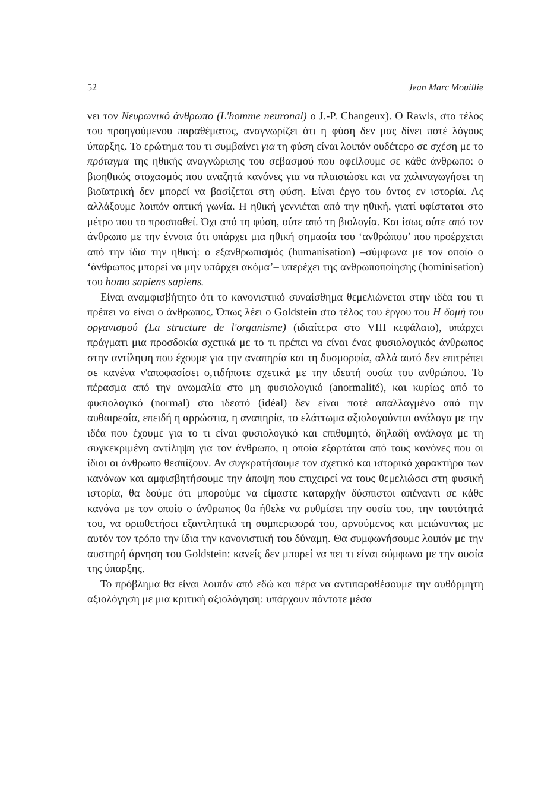52 Jean Marc Mouillie
νει τον Νευρωνικό άνθρωπο (L'homme neuronal) ο J.-P. Changeux). Ο Rawls, στο τέλος του προηγούμενου παραθέματος, αναγνωρίζει ότι η φύση δεν μας δίνει ποτέ λόγους ύπαρξης. Το ερώτημα του τι συμβαίνει για τη φύση είναι λοιπόν ουδέτερο σε σχέση με το πρόταγμα της ηθικής αναγνώρισης του σεβασμού που οφείλουμε σε κάθε άνθρωπο: ο βιοηθικός στοχασμός που αναζητά κανόνες για να πλαισιώσει και να χαλιναγωγήσει τη βιοϊατρική δεν μπορεί να βασίζεται στη φύση. Είναι έργο του όντος εν ιστορία. Ας αλλάξουμε λοιπόν οπτική γωνία. Η ηθική γεννιέται από την ηθική, γιατί υφίσταται στο μέτρο που το προσπαθεί. Όχι από τη φύση, ούτε από τη βιολογία. Και ίσως ούτε από τον άνθρωπο με την έννοια ότι υπάρχει μια ηθική σημασία του ‘ανθρώπου’ που προέρχεται από την ίδια την ηθική: ο εξανθρωπισμός (humanisation) –σύμφωνα με τον οποίο ο ‘άνθρωπος μπορεί να μην υπάρχει ακόμα’– υπερέχει της ανθρωποποίησης (hominisation) του homo sapiens sapiens.
Είναι αναμφισβήτητο ότι το κανονιστικό συναίσθημα θεμελιώνεται στην ιδέα του τι πρέπει να είναι ο άνθρωπος. Όπως λέει ο Goldstein στο τέλος του έργου του Η δομή του οργανισμού (La structure de l'organisme) (ιδιαίτερα στο VIII κεφάλαιο), υπάρχει πράγματι μια προσδοκία σχετικά με το τι πρέπει να είναι ένας φυσιολογικός άνθρωπος στην αντίληψη που έχουμε για την αναπηρία και τη δυσμορφία, αλλά αυτό δεν επιτρέπει σε κανένα ν'αποφασίσει ο,τιδήποτε σχετικά με την ιδεατή ουσία του ανθρώπου. Το πέρασμα από την ανωμαλία στο μη φυσιολογικό (anormalité), και κυρίως από το φυσιολογικό (normal) στο ιδεατό (idéal) δεν είναι ποτέ απαλλαγμένο από την αυθαιρεσία, επειδή η αρρώστια, η αναπηρία, το ελάττωμα αξιολογούνται ανάλογα με την ιδέα που έχουμε για το τι είναι φυσιολογικό και επιθυμητό, δηλαδή ανάλογα με τη συγκεκριμένη αντίληψη για τον άνθρωπο, η οποία εξαρτάται από τους κανόνες που οι ίδιοι οι άνθρωπο θεσπίζουν. Αν συγκρατήσουμε τον σχετικό και ιστορικό χαρακτήρα των κανόνων και αμφισβητήσουμε την άποψη που επιχειρεί να τους θεμελιώσει στη φυσική ιστορία, θα δούμε ότι μπορούμε να είμαστε καταρχήν δύσπιστοι απέναντι σε κάθε κανόνα με τον οποίο ο άνθρωπος θα ήθελε να ρυθμίσει την ουσία του, την ταυτότητά του, να οριοθετήσει εξαντλητικά τη συμπεριφορά του, αρνούμενος και μειώνοντας με αυτόν τον τρόπο την ίδια την κανονιστική του δύναμη. Θα συμφωνήσουμε λοιπόν με την αυστηρή άρνηση του Goldstein: κανείς δεν μπορεί να πει τι είναι σύμφωνο με την ουσία της ύπαρξης.
Το πρόβλημα θα είναι λοιπόν από εδώ και πέρα να αντιπαραθέσουμε την αυθόρμητη αξιολόγηση με μια κριτική αξιολόγηση: υπάρχουν πάντοτε μέσα